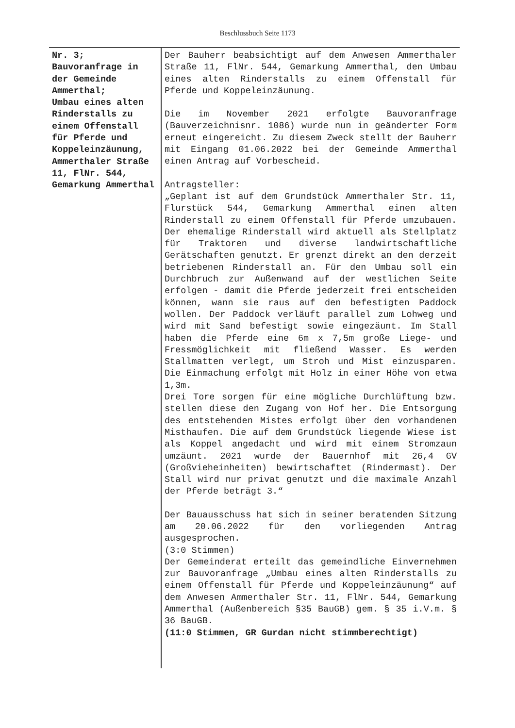Beschlussbuch Seite 1173
| Nr. 3; Bauvoranfrage in der Gemeinde Ammerthal; Umbau eines alten Rinderstalls zu einem Offenstall für Pferde und Koppeleinzäunung, Ammerthaler Straße 11, FlNr. 544, Gemarkung Ammerthal | Der Bauherr beabsichtigt auf dem Anwesen Ammerthaler Straße 11, FlNr. 544, Gemarkung Ammerthal, den Umbau eines alten Rinderstalls zu einem Offenstall für Pferde und Koppeleinzäunung. Die im November 2021 erfolgte Bauvoranfrage (Bauverzeichnisnr. 1086) wurde nun in geänderter Form erneut eingereicht. Zu diesem Zweck stellt der Bauherr mit Eingang 01.06.2022 bei der Gemeinde Ammerthal einen Antrag auf Vorbescheid. Antragsteller: „Geplant ist auf dem Grundstück Ammerthaler Str. 11, Flurstück 544, Gemarkung Ammerthal einen alten Rinderstall zu einem Offenstall für Pferde umzubauen. Der ehemalige Rinderstall wird aktuell als Stellplatz für Traktoren und diverse landwirtschaftliche Gerätschaften genutzt. Er grenzt direkt an den derzeit betriebenen Rinderstall an. Für den Umbau soll ein Durchbruch zur Außenwand auf der westlichen Seite erfolgen - damit die Pferde jederzeit frei entscheiden können, wann sie raus auf den befestigten Paddock wollen. Der Paddock verläuft parallel zum Lohweg und wird mit Sand befestigt sowie eingezäunt. Im Stall haben die Pferde eine 6m x 7,5m große Liege- und Fressmöglichkeit mit fließend Wasser. Es werden Stallmatten verlegt, um Stroh und Mist einzusparen. Die Einmachung erfolgt mit Holz in einer Höhe von etwa 1,3m. Drei Tore sorgen für eine mögliche Durchlüftung bzw. stellen diese den Zugang von Hof her. Die Entsorgung des entstehenden Mistes erfolgt über den vorhandenen Misthaufen. Die auf dem Grundstück liegende Wiese ist als Koppel angedacht und wird mit einem Stromzaun umzäunt. 2021 wurde der Bauernhof mit 26,4 GV (Großvieheinheiten) bewirtschaftet (Rindermast). Der Stall wird nur privat genutzt und die maximale Anzahl der Pferde beträgt 3.“ Der Bauausschuss hat sich in seiner beratenden Sitzung am 20.06.2022 für den vorliegenden Antrag ausgesprochen. (3:0 Stimmen) Der Gemeinderat erteilt das gemeindliche Einvernehmen zur Bauvoranfrage „Umbau eines alten Rinderstalls zu einem Offenstall für Pferde und Koppeleinzäunung“ auf dem Anwesen Ammerthaler Str. 11, FlNr. 544, Gemarkung Ammerthal (Außenbereich §35 BauGB) gem. § 35 i.V.m. § 36 BauGB. (11:0 Stimmen, GR Gurdan nicht stimmberechtigt) |